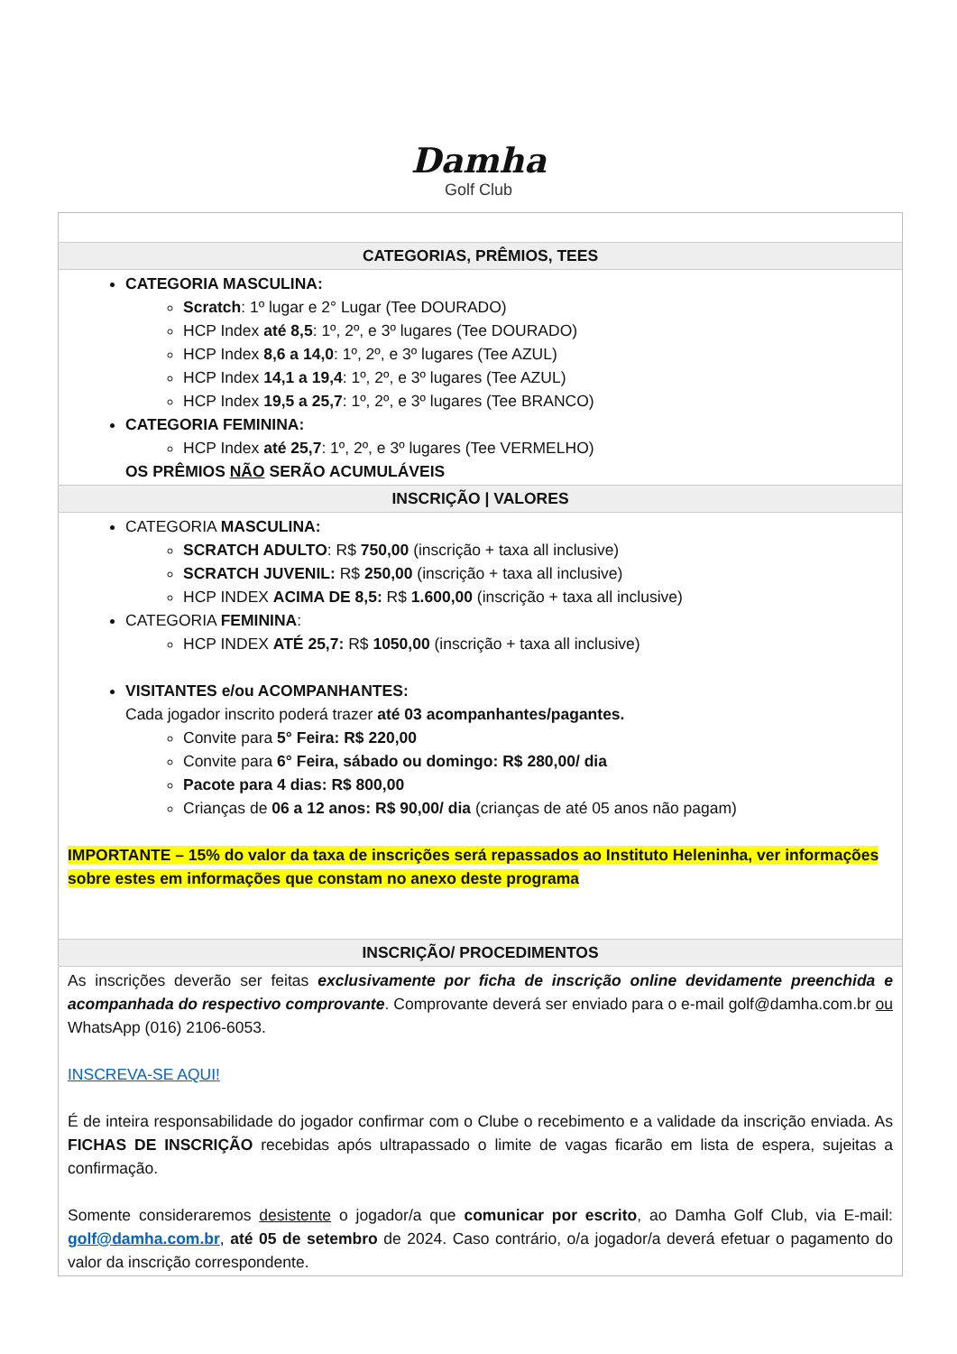Damha
Golf Club
| CATEGORIAS, PRÊMIOS, TEES |
| --- |
| CATEGORIA MASCULINA: Scratch : 1º lugar e 2° Lugar (Tee DOURADO) HCP Index até 8,5 : 1º, 2º, e 3º lugares (Tee DOURADO) HCP Index 8,6 a 14,0 : 1º, 2º, e 3º lugares (Tee AZUL) HCP Index 14,1 a 19,4 : 1º, 2º, e 3º lugares (Tee AZUL) HCP Index 19,5 a 25,7 : 1º, 2º, e 3º lugares (Tee BRANCO) CATEGORIA FEMININA: HCP Index até 25,7 : 1º, 2º, e 3º lugares (Tee VERMELHO) OS PRÊMIOS NÃO SERÃO ACUMULÁVEIS |
| INSCRIÇÃO / VALORES |
| CATEGORIA MASCULINA: SCRATCH ADULTO : R$ 750,00 (inscrição + taxa all inclusive) SCRATCH JUVENIL: R$ 250,00 (inscrição + taxa all inclusive) HCP INDEX ACIMA DE 8,5: R$ 1.600,00 (inscrição + taxa all inclusive) CATEGORIA FEMININA : HCP INDEX ATÉ 25,7: R$ 1050,00 (inscrição + taxa all inclusive) VISITANTES e/ou ACOMPANHANTES: Cada jogador inscrito poderá trazer até 03 acompanhantes/pagantes. Convite para 5° Feira: R$ 220,00 Convite para 6° Feira, sábado ou domingo: R$ 280,00/ dia Pacote para 4 dias: R$ 800,00 Crianças de 06 a 12 anos: R$ 90,00/ dia (crianças de até 05 anos não pagam) IMPORTANTE – 15% do valor da taxa de inscrições será repassados ao Instituto Heleninha, ver informações sobre estes em informações que constam no anexo deste programa |
| INSCRIÇÃO/ PROCEDIMENTOS |
| As inscrições deverão ser feitas exclusivamente por ficha de inscrição online devidamente preenchida e acompanhada do respectivo comprovante . Comprovante deverá ser enviado para o e-mail golf@damha.com.br ou WhatsApp (016) 2106-6053. INSCREVA-SE AQUI! É de inteira responsabilidade do jogador confirmar com o Clube o recebimento e a validade da inscrição enviada. As FICHAS DE INSCRIÇÃO recebidas após ultrapassado o limite de vagas ficarão em lista de espera, sujeitas a confirmação. Somente consideraremos desistente o jogador/a que comunicar por escrito , ao Damha Golf Club, via E-mail: golf@damha.com.br , até 05 de setembro de 2024. Caso contrário, o/a jogador/a deverá efetuar o pagamento do valor da inscrição correspondente. |